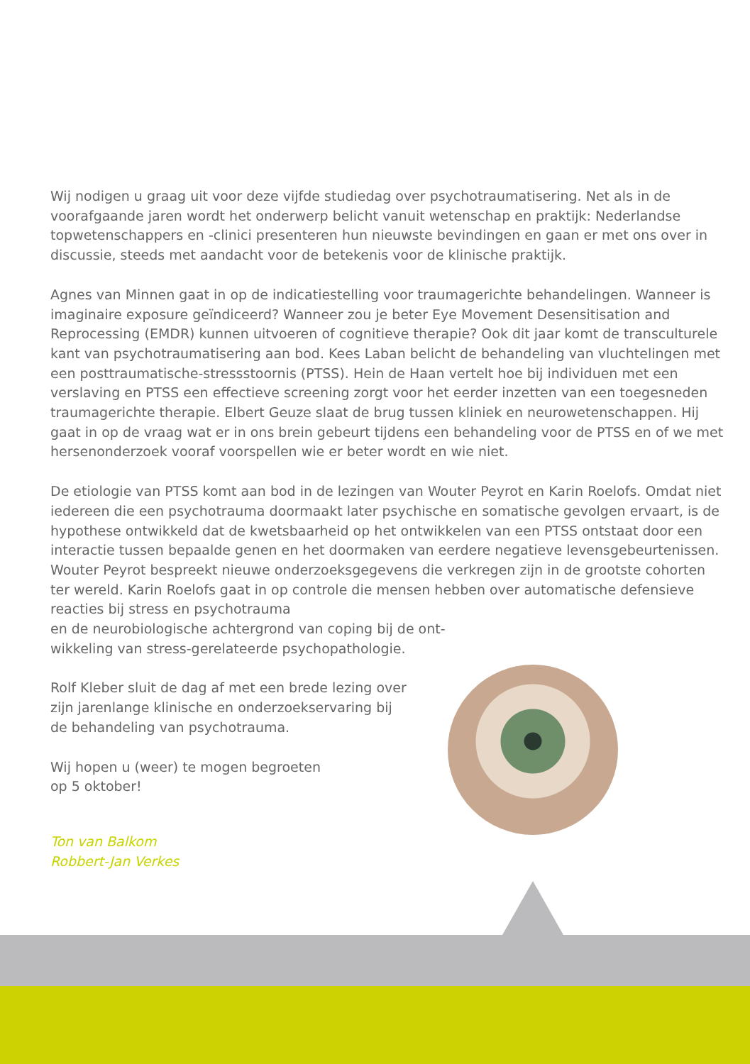Wij nodigen u graag uit voor deze vijfde studiedag over psychotraumatisering. Net als in de voorafgaande jaren wordt het onderwerp belicht vanuit wetenschap en praktijk: Nederlandse topwetenschappers en -clinici presenteren hun nieuwste bevindingen en gaan er met ons over in discussie, steeds met aandacht voor de betekenis voor de klinische praktijk.
Agnes van Minnen gaat in op de indicatiestelling voor traumagerichte behandelingen. Wanneer is imaginaire exposure geïndiceerd? Wanneer zou je beter Eye Movement Desensitisation and Reprocessing (EMDR) kunnen uitvoeren of cognitieve therapie? Ook dit jaar komt de transculturele kant van psychotraumatisering aan bod. Kees Laban belicht de behandeling van vluchtelingen met een posttraumatische-stressstoornis (PTSS). Hein de Haan vertelt hoe bij individuen met een verslaving en PTSS een effectieve screening zorgt voor het eerder inzetten van een toegesneden traumagerichte therapie. Elbert Geuze slaat de brug tussen kliniek en neurowetenschappen. Hij gaat in op de vraag wat er in ons brein gebeurt tijdens een behandeling voor de PTSS en of we met hersenonderzoek vooraf voorspellen wie er beter wordt en wie niet.
De etiologie van PTSS komt aan bod in de lezingen van Wouter Peyrot en Karin Roelofs. Omdat niet iedereen die een psychotrauma doormaakt later psychische en somatische gevolgen ervaart, is de hypothese ontwikkeld dat de kwetsbaarheid op het ontwikkelen van een PTSS ontstaat door een interactie tussen bepaalde genen en het doormaken van eerdere negatieve levensgebeurtenissen. Wouter Peyrot bespreekt nieuwe onderzoeksgegevens die verkregen zijn in de grootste cohorten ter wereld. Karin Roelofs gaat in op controle die mensen hebben over automatische defensieve reacties bij stress en psychotrauma
en de neurobiologische achtergrond van coping bij de ont-
wikkeling van stress-gerelateerde psychopathologie.
Rolf Kleber sluit de dag af met een brede lezing over
zijn jarenlange klinische en onderzoekservaring bij
de behandeling van psychotrauma.
Wij hopen u (weer) te mogen begroeten
op 5 oktober!
Ton van Balkom
Robbert-Jan Verkes